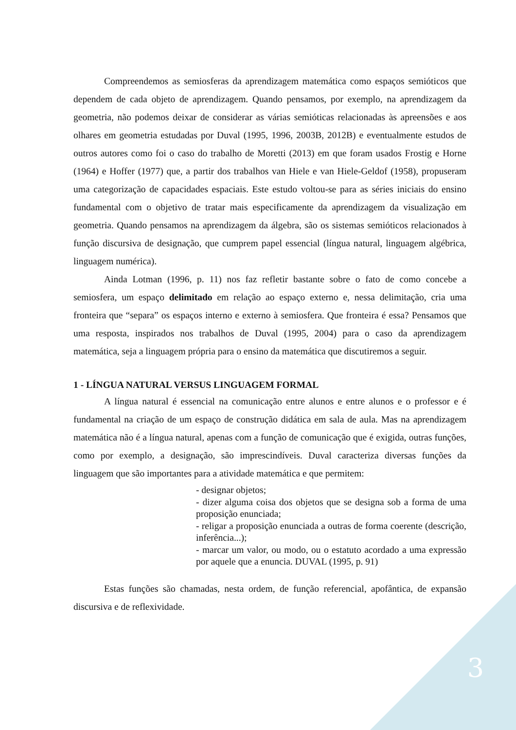Compreendemos as semiosferas da aprendizagem matemática como espaços semióticos que dependem de cada objeto de aprendizagem. Quando pensamos, por exemplo, na aprendizagem da geometria, não podemos deixar de considerar as várias semióticas relacionadas às apreensões e aos olhares em geometria estudadas por Duval (1995, 1996, 2003B, 2012B) e eventualmente estudos de outros autores como foi o caso do trabalho de Moretti (2013) em que foram usados Frostig e Horne (1964) e Hoffer (1977) que, a partir dos trabalhos van Hiele e van Hiele-Geldof (1958), propuseram uma categorização de capacidades espaciais. Este estudo voltou-se para as séries iniciais do ensino fundamental com o objetivo de tratar mais especificamente da aprendizagem da visualização em geometria. Quando pensamos na aprendizagem da álgebra, são os sistemas semióticos relacionados à função discursiva de designação, que cumprem papel essencial (língua natural, linguagem algébrica, linguagem numérica).
Ainda Lotman (1996, p. 11) nos faz refletir bastante sobre o fato de como concebe a semiosfera, um espaço delimitado em relação ao espaço externo e, nessa delimitação, cria uma fronteira que “separa” os espaços interno e externo à semiosfera. Que fronteira é essa? Pensamos que uma resposta, inspirados nos trabalhos de Duval (1995, 2004) para o caso da aprendizagem matemática, seja a linguagem própria para o ensino da matemática que discutiremos a seguir.
1 - LÍNGUA NATURAL VERSUS LINGUAGEM FORMAL
A língua natural é essencial na comunicação entre alunos e entre alunos e o professor e é fundamental na criação de um espaço de construção didática em sala de aula. Mas na aprendizagem matemática não é a língua natural, apenas com a função de comunicação que é exigida, outras funções, como por exemplo, a designação, são imprescindíveis. Duval caracteriza diversas funções da linguagem que são importantes para a atividade matemática e que permitem:
- designar objetos;
- dizer alguma coisa dos objetos que se designa sob a forma de uma proposição enunciada;
- religar a proposição enunciada a outras de forma coerente (descrição, inferência...);
- marcar um valor, ou modo, ou o estatuto acordado a uma expressão por aquele que a enuncia. DUVAL (1995, p. 91)
Estas funções são chamadas, nesta ordem, de função referencial, apofântica, de expansão discursiva e de reflexividade.
3